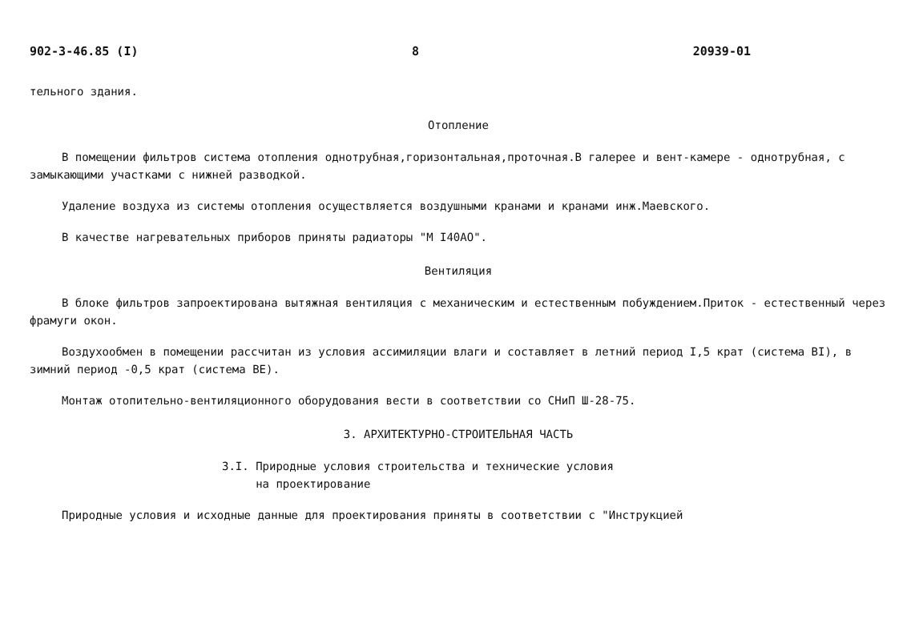902-3-46.85 (I) 8 20939-01
тельного здания.
Отопление
В помещении фильтров система отопления однотрубная,горизонтальная,проточная.В галерее и вент-камере - однотрубная, с замыкающими участками с нижней разводкой.
Удаление воздуха из системы отопления осуществляется воздушными кранами и кранами инж.Маевского.
В качестве нагревательных приборов приняты радиаторы "М I40АО".
Вентиляция
В блоке фильтров запроектирована вытяжная вентиляция с механическим и естественным побуждением.Приток - естественный через фрамуги окон.
Воздухообмен в помещении рассчитан из условия ассимиляции влаги и составляет в летний период I,5 крат (система ВI), в зимний период -0,5 крат (система ВЕ).
Монтаж отопительно-вентиляционного оборудования вести в соответствии со СНиП Ш-28-75.
3. АРХИТЕКТУРНО-СТРОИТЕЛЬНАЯ ЧАСТЬ
3.I. Природные условия строительства и технические условия
на проектирование
Природные условия и исходные данные для проектирования приняты в соответствии с "Инструкцией